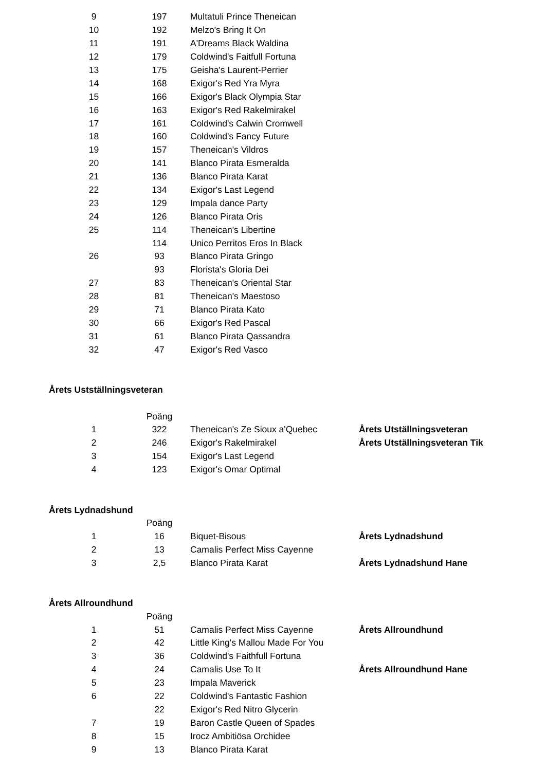| 9 | 197 | Multatuli Prince Theneican |
| 10 | 192 | Melzo's Bring It On |
| 11 | 191 | A'Dreams Black Waldina |
| 12 | 179 | Coldwind's Faitfull Fortuna |
| 13 | 175 | Geisha's Laurent-Perrier |
| 14 | 168 | Exigor's Red Yra Myra |
| 15 | 166 | Exigor's Black Olympia Star |
| 16 | 163 | Exigor's Red Rakelmirakel |
| 17 | 161 | Coldwind's Calwin Cromwell |
| 18 | 160 | Coldwind's Fancy Future |
| 19 | 157 | Theneican's Vildros |
| 20 | 141 | Blanco Pirata Esmeralda |
| 21 | 136 | Blanco Pirata Karat |
| 22 | 134 | Exigor's Last Legend |
| 23 | 129 | Impala dance Party |
| 24 | 126 | Blanco Pirata Oris |
| 25 | 114 | Theneican's Libertine |
| | 114 | Unico Perritos Eros In Black |
| 26 | 93 | Blanco Pirata Gringo |
| | 93 | Florista's Gloria Dei |
| 27 | 83 | Theneican's Oriental Star |
| 28 | 81 | Theneican's Maestoso |
| 29 | 71 | Blanco Pirata Kato |
| 30 | 66 | Exigor's Red Pascal |
| 31 | 61 | Blanco Pirata Qassandra |
| 32 | 47 | Exigor's Red Vasco |
Årets Ustställningsveteran
| | Poäng | | |
| 1 | 322 | Theneican's Ze Sioux a'Quebec | Årets Utställningsveteran |
| 2 | 246 | Exigor's Rakelmirakel | Årets Utställningsveteran Tik |
| 3 | 154 | Exigor's Last Legend | |
| 4 | 123 | Exigor's Omar Optimal | |
Årets Lydnadshund
| | Poäng | | |
| 1 | 16 | Biquet-Bisous | Årets Lydnadshund |
| 2 | 13 | Camalis Perfect Miss Cayenne | |
| 3 | 2,5 | Blanco Pirata Karat | Årets Lydnadshund Hane |
Årets Allroundhund
| | Poäng | | |
| 1 | 51 | Camalis Perfect Miss Cayenne | Årets Allroundhund |
| 2 | 42 | Little King's Mallou Made For You | |
| 3 | 36 | Coldwind's Faithfull Fortuna | |
| 4 | 24 | Camalis Use To It | Årets Allroundhund Hane |
| 5 | 23 | Impala Maverick | |
| 6 | 22 | Coldwind's Fantastic Fashion | |
| | 22 | Exigor's Red Nitro Glycerin | |
| 7 | 19 | Baron Castle Queen of Spades | |
| 8 | 15 | Irocz Ambitiösa Orchidee | |
| 9 | 13 | Blanco Pirata Karat | |